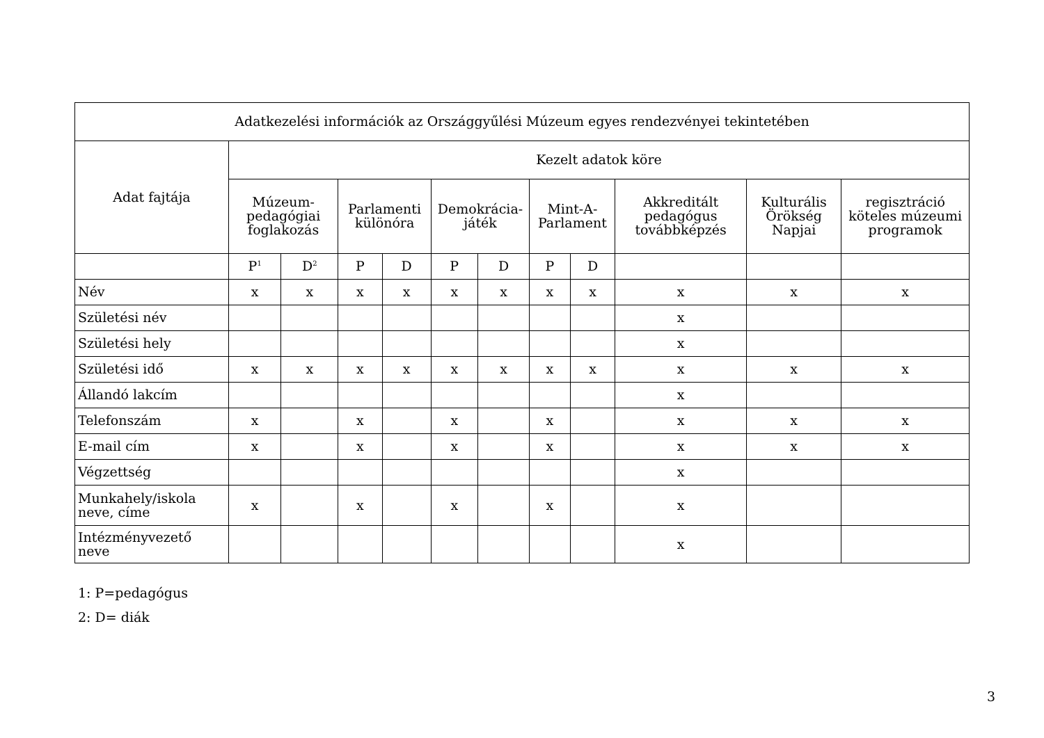| Adatkezelési információk az Országgyűlési Múzeum egyes rendezvényei tekintetében | | | | | | | | | | | |
| --- | --- | --- | --- | --- | --- | --- | --- | --- | --- | --- | --- |
| Adat fajtája | Kezelt adatok köre | | | | | | | | | | |
| | Múzeum-pedagógiai foglakozás | | Parlamenti különóra | | Demokrácia-játék | | Mint-A-Parlament | | Akkreditált pedagógus továbbképzés | Kulturális Örökség Napjai | regisztráció köteles múzeumi programok |
| | P<sup>1</sup> | D<sup>2</sup> | P | D | P | D | P | D | | | |
| Név | x | x | x | x | x | x | x | x | x | x | x |
| Születési név | | | | | | | | | x | | |
| Születési hely | | | | | | | | | x | | |
| Születési idő | x | x | x | x | x | x | x | x | x | x | x |
| Állandó lakcím | | | | | | | | | x | | |
| Telefonszám | x | | x | | x | | x | | x | x | x |
| E-mail cím | x | | x | | x | | x | | x | x | x |
| Végzettség | | | | | | | | | x | | |
| Munkahely/iskola neve, címe | x | | x | | x | | x | | x | | |
| Intézményvezető neve | | | | | | | | | x | | |
1: P=pedagógus
2: D= diák
3